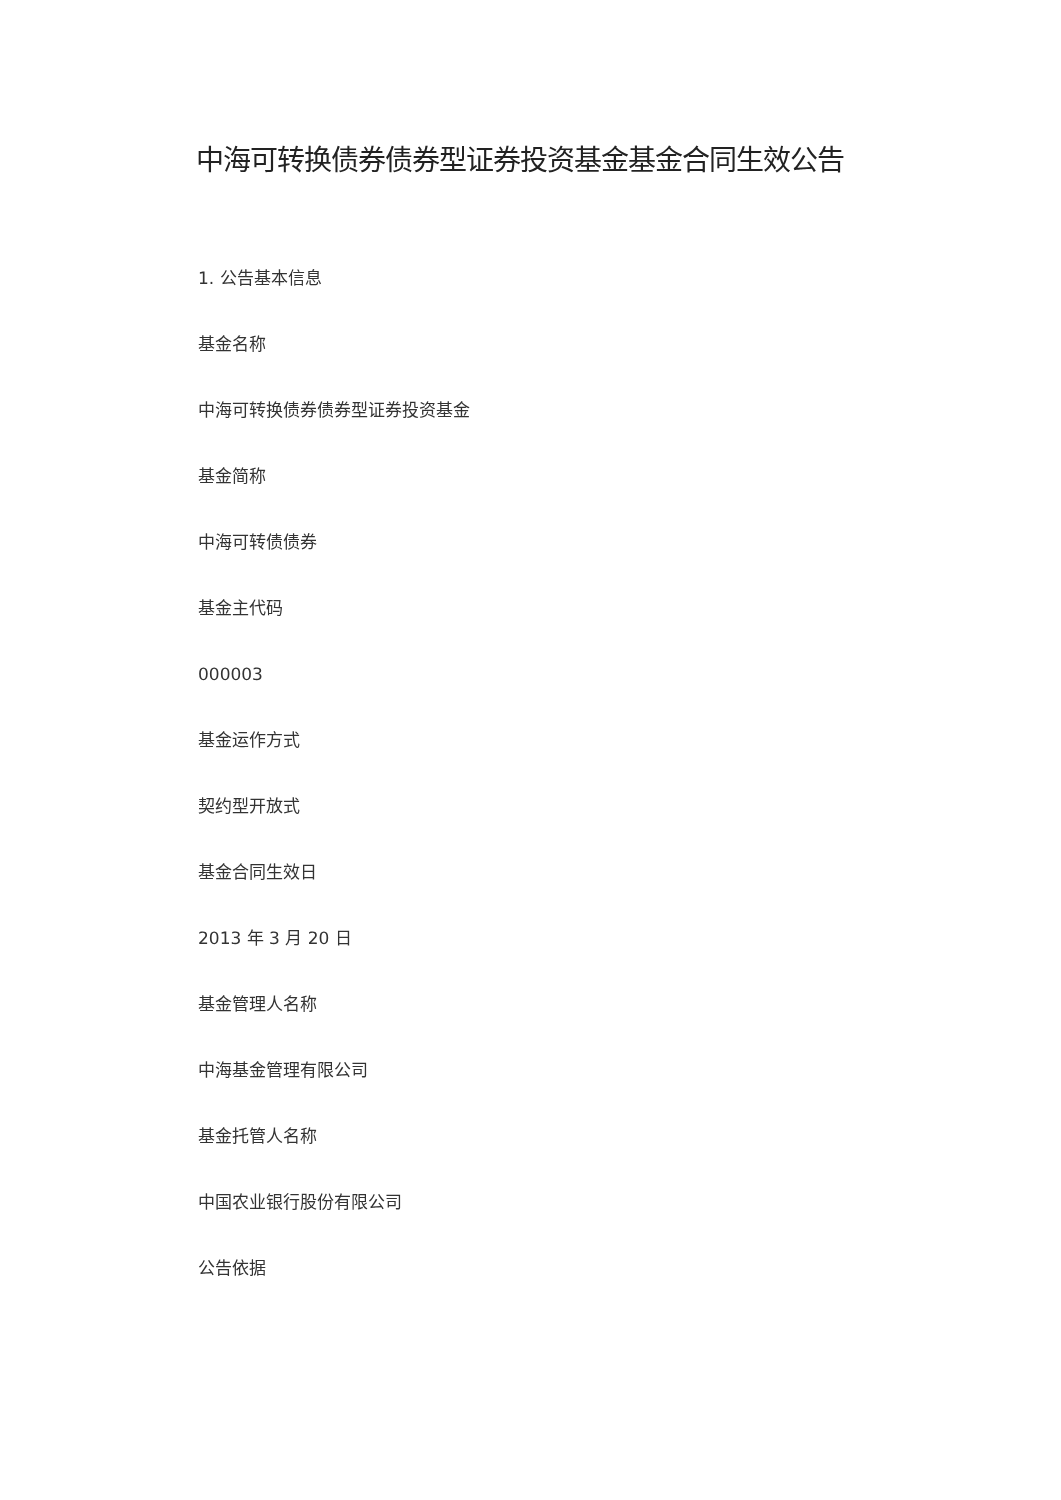中海可转换债券债券型证券投资基金基金合同生效公告
1. 公告基本信息
基金名称
中海可转换债券债券型证券投资基金
基金简称
中海可转债债券
基金主代码
000003
基金运作方式
契约型开放式
基金合同生效日
2013 年 3 月 20 日
基金管理人名称
中海基金管理有限公司
基金托管人名称
中国农业银行股份有限公司
公告依据